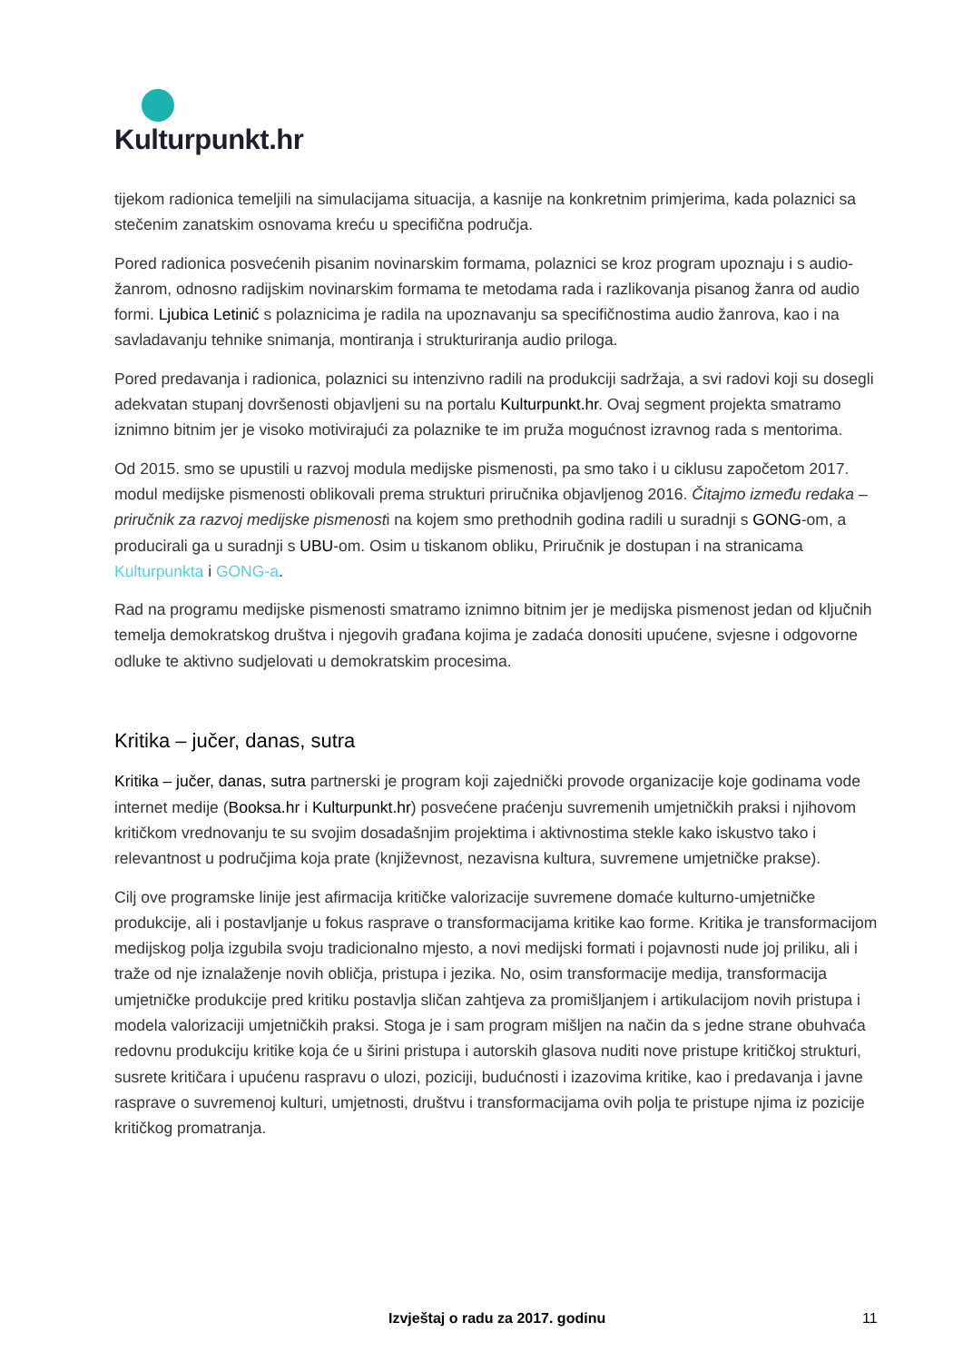Kulturpunkt.hr
tijekom radionica temeljili na simulacijama situacija, a kasnije na konkretnim primjerima, kada polaznici sa stečenim zanatskim osnovama kreću u specifična područja.
Pored radionica posvećenih pisanim novinarskim formama, polaznici se kroz program upoznaju i s audio-žanrom, odnosno radijskim novinarskim formama te metodama rada i razlikovanja pisanog žanra od audio formi. Ljubica Letinić s polaznicima je radila na upoznavanju sa specifičnostima audio žanrova, kao i na savladavanju tehnike snimanja, montiranja i strukturiranja audio priloga.
Pored predavanja i radionica, polaznici su intenzivno radili na produkciji sadržaja, a svi radovi koji su dosegli adekvatan stupanj dovršenosti objavljeni su na portalu Kulturpunkt.hr. Ovaj segment projekta smatramo iznimno bitnim jer je visoko motivirajući za polaznike te im pruža mogućnost izravnog rada s mentorima.
Od 2015. smo se upustili u razvoj modula medijske pismenosti, pa smo tako i u ciklusu započetom 2017. modul medijske pismenosti oblikovali prema strukturi priručnika objavljenog 2016. Čitajmo između redaka – priručnik za razvoj medijske pismenosti na kojem smo prethodnih godina radili u suradnji s GONG-om, a producirali ga u suradnji s UBU-om. Osim u tiskanom obliku, Priručnik je dostupan i na stranicama Kulturpunkta i GONG-a.
Rad na programu medijske pismenosti smatramo iznimno bitnim jer je medijska pismenost jedan od ključnih temelja demokratskog društva i njegovih građana kojima je zadaća donositi upućene, svjesne i odgovorne odluke te aktivno sudjelovati u demokratskim procesima.
Kritika – jučer, danas, sutra
Kritika – jučer, danas, sutra partnerski je program koji zajednički provode organizacije koje godinama vode internet medije (Booksa.hr i Kulturpunkt.hr) posvećene praćenju suvremenih umjetničkih praksi i njihovom kritičkom vrednovanju te su svojim dosadašnjim projektima i aktivnostima stekle kako iskustvo tako i relevantnost u područjima koja prate (književnost, nezavisna kultura, suvremene umjetničke prakse).
Cilj ove programske linije jest afirmacija kritičke valorizacije suvremene domaće kulturno-umjetničke produkcije, ali i postavljanje u fokus rasprave o transformacijama kritike kao forme. Kritika je transformacijom medijskog polja izgubila svoju tradicionalno mjesto, a novi medijski formati i pojavnosti nude joj priliku, ali i traže od nje iznalaženje novih obličja, pristupa i jezika. No, osim transformacije medija, transformacija umjetničke produkcije pred kritiku postavlja sličan zahtjeva za promišljanjem i artikulacijom novih pristupa i modela valorizaciji umjetničkih praksi. Stoga je i sam program mišljen na način da s jedne strane obuhvaća redovnu produkciju kritike koja će u širini pristupa i autorskih glasova nuditi nove pristupe kritičkoj strukturi, susrete kritičara i upućenu raspravu o ulozi, poziciji, budućnosti i izazovima kritike, kao i predavanja i javne rasprave o suvremenoj kulturi, umjetnosti, društvu i transformacijama ovih polja te pristupe njima iz pozicije kritičkog promatranja.
Izvještaj o radu za 2017. godinu 11